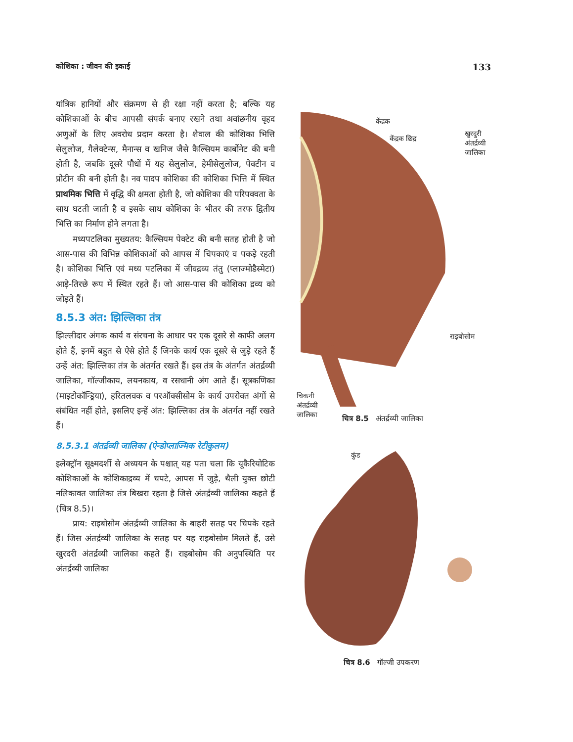कोशिका : जीवन की इकाई 133
यांत्रिक हानियों और संक्रमण से ही रक्षा नहीं करता है; बल्कि यह कोशिकाओं के बीच आपसी संपर्क बनाए रखने तथा अवांछनीय वृहद अणुओं के लिए अवरोध प्रदान करता है। शैवाल की कोशिका भित्ति सेलुलोज, गैलेक्टेन्स, मैनान्स व खनिज जैसे कैल्सियम कार्बोनेट की बनी होती है, जबकि दूसरे पौधों में यह सेलुलोज, हेमीसेलुलोज, पेक्टीन व प्रोटीन की बनी होती है। नव पादप कोशिका की कोशिका भित्ति में स्थित प्राथमिक भित्ति में वृद्धि की क्षमता होती है, जो कोशिका की परिपक्वता के साथ घटती जाती है व इसके साथ कोशिका के भीतर की तरफ द्वितीय भित्ति का निर्माण होने लगता है।
मध्यपटलिका मुख्यतय: कैल्सियम पेक्टेट की बनी सतह होती है जो आस-पास की विभिन्न कोशिकाओं को आपस में चिपकाएं व पकड़े रहती है। कोशिका भित्ति एवं मध्य पटलिका में जीवद्रव्य तंतु (प्लाज्मोडैस्मेटा) आड़े-तिरछे रूप में स्थित रहते हैं। जो आस-पास की कोशिका द्रव्य को जोड़ते हैं।
8.5.3 अंत: झिल्लिका तंत्र
झिल्लीदार अंगक कार्य व संरचना के आधार पर एक दूसरे से काफी अलग होते हैं, इनमें बहुत से ऐसे होते हैं जिनके कार्य एक दूसरे से जुड़े रहते हैं उन्हें अंत: झिल्लिका तंत्र के अंतर्गत रखते हैं। इस तंत्र के अंतर्गत अंतर्द्रव्यी जालिका, गॉल्जीकाय, लयनकाय, व रसधानी अंग आते हैं। सूत्रकणिका (माइटोकॉन्ड्रिया), हरितलवक व परऑक्सीसोम के कार्य उपरोक्त अंगों से संबंधित नहीं होते, इसलिए इन्हें अंत: झिल्लिका तंत्र के अंतर्गत नहीं रखते हैं।
8.5.3.1 अंतर्द्रव्यी जालिका (ऐन्डोप्लाज्मिक रेटीकुलम)
इलेक्ट्रॉन सूक्ष्मदर्शी से अध्ययन के पश्चात् यह पता चला कि यूकैरियोटिक कोशिकाओं के कोशिकाद्रव्य में चपटे, आपस में जुड़े, थैली युक्त छोटी नलिकावत जालिका तंत्र बिखरा रहता है जिसे अंतर्द्रव्यी जालिका कहते हैं (चित्र 8.5)।
प्राय: राइबोसोम अंतर्द्रव्यी जालिका के बाहरी सतह पर चिपके रहते हैं। जिस अंतर्द्रव्यी जालिका के सतह पर यह राइबोसोम मिलते हैं, उसे खुरदरी अंतर्द्रव्यी जालिका कहते हैं। राइबोसोम की अनुपस्थिति पर अंतर्द्रव्यी जालिका
केंद्रक
केंद्रक छिद्र
खुरदुरी
अंतर्द्रव्यी
जालिका
राइबोसोम
चिकनी
अंतर्द्रव्यी
जालिका
चित्र 8.5 अंतर्द्रव्यी जालिका
कुंड
चित्र 8.6 गॉल्जी उपकरण